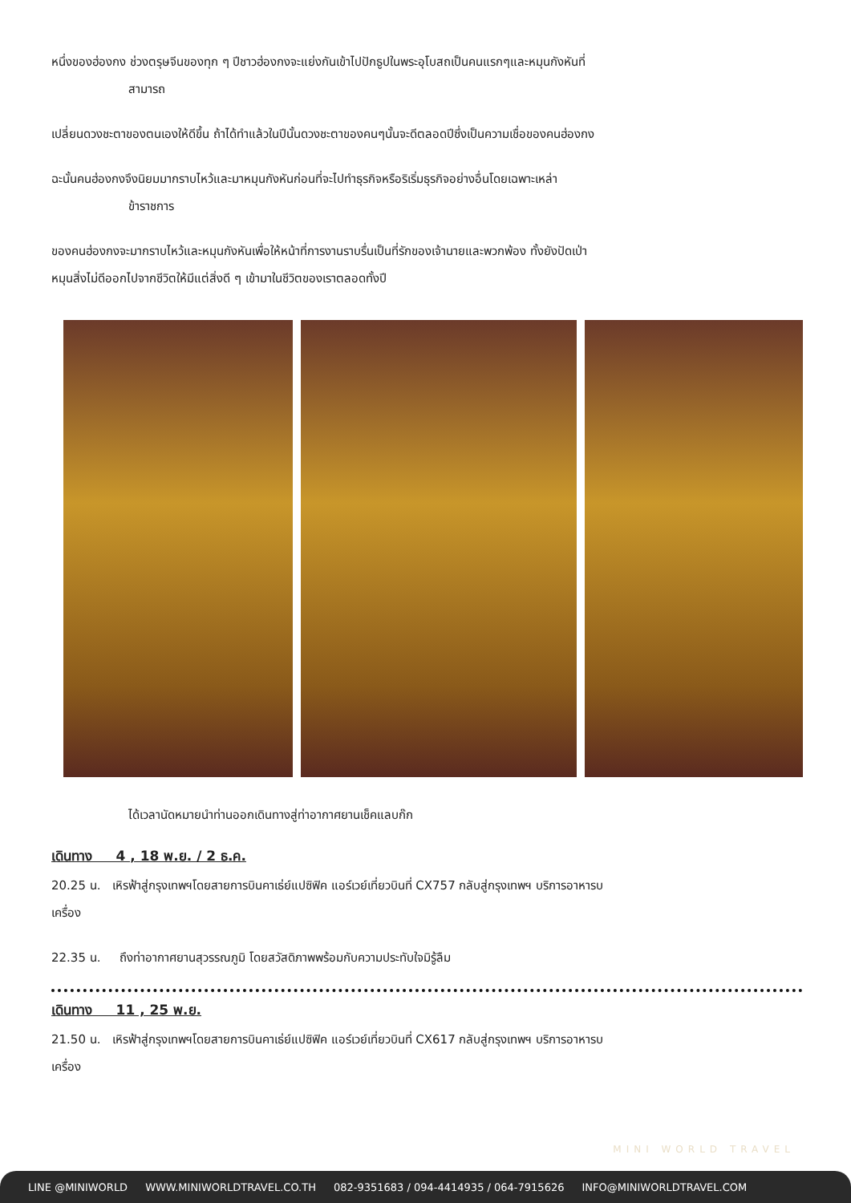หนึ่งของฮ่องกง ช่วงตรุษจีนของทุก ๆ ปีชาวฮ่องกงจะแย่งกันเข้าไปปักธูปในพระอุโบสถเป็นคนแรกๆและหมุนกังหันที่
สามารถ
เปลี่ยนดวงชะตาของตนเองให้ดีขึ้น ถ้าได้ทำแล้วในปีนั้นดวงชะตาของคนๆนั้นจะดีตลอดปีซึ่งเป็นความเชื่อของคนฮ่องกง
ฉะนั้นคนฮ่องกงจึงนิยมมากราบไหว้และมาหมุนกังหันก่อนที่จะไปทำธุรกิจหรือริเริ่มธุรกิจอย่างอื่นโดยเฉพาะเหล่า
ข้าราชการ
ของคนฮ่องกงจะมากราบไหว้และหมุนกังหันเพื่อให้หน้าที่การงานราบรื่นเป็นที่รักของเจ้านายและพวกพ้อง ทั้งยังปัดเป่า
หมุนสิ่งไม่ดีออกไปจากชีวิตให้มีแต่สิ่งดี ๆ เข้ามาในชีวิตของเราตลอดทั้งปี
ได้เวลานัดหมายนำท่านออกเดินทางสู่ท่าอากาศยานเช็คแลบก๊ก
เดินทาง 4 , 18 พ.ย. / 2 ธ.ค.
20.25 น. เหิรฟ้าสู่กรุงเทพฯโดยสายการบินคาเธ่ย์แปซิฟิค แอร์เวย์เที่ยวบินที่ CX757 กลับสู่กรุงเทพฯ บริการอาหารบ
เครื่อง
22.35 น. ถึงท่าอากาศยานสุวรรณภูมิ โดยสวัสดิภาพพร้อมกับความประทับใจมิรู้ลืม
เดินทาง 11 , 25 พ.ย.
21.50 น. เหิรฟ้าสู่กรุงเทพฯโดยสายการบินคาเธ่ย์แปซิฟิค แอร์เวย์เที่ยวบินที่ CX617 กลับสู่กรุงเทพฯ บริการอาหารบ
เครื่อง
MINI WORLD TRAVEL
LINE @MINIWORLD WWW.MINIWORLDTRAVEL.CO.TH 082-9351683 / 094-4414935 / 064-7915626 INFO@MINIWORLDTRAVEL.COM